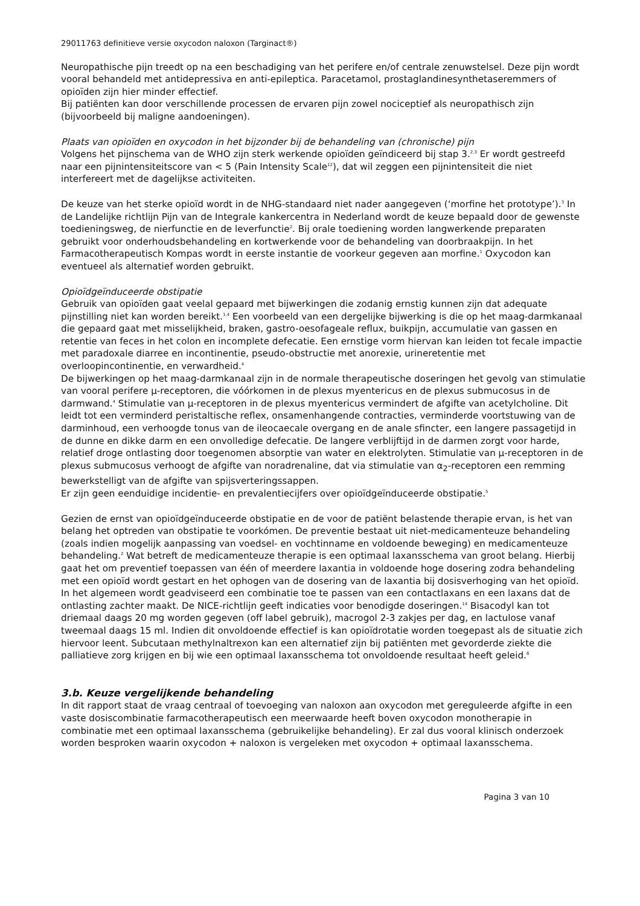29011763 definitieve versie oxycodon naloxon (Targinact®)
Neuropathische pijn treedt op na een beschadiging van het perifere en/of centrale zenuwstelsel. Deze pijn wordt vooral behandeld met antidepressiva en anti-epileptica. Paracetamol, prostaglandinesynthetaseremmers of opioïden zijn hier minder effectief.
Bij patiënten kan door verschillende processen de ervaren pijn zowel nociceptief als neuropathisch zijn (bijvoorbeeld bij maligne aandoeningen).
Plaats van opioïden en oxycodon in het bijzonder bij de behandeling van (chronische) pijn
Volgens het pijnschema van de WHO zijn sterk werkende opioïden geïndiceerd bij stap 3.<sup>2,3</sup> Er wordt gestreefd naar een pijnintensiteitscore van < 5 (Pain Intensity Scale<sup>12</sup>), dat wil zeggen een pijnintensiteit die niet interfereert met de dagelijkse activiteiten.
De keuze van het sterke opioïd wordt in de NHG-standaard niet nader aangegeven (‘morfine het prototype’).<sup>3</sup> In de Landelijke richtlijn Pijn van de Integrale kankercentra in Nederland wordt de keuze bepaald door de gewenste toedieningsweg, de nierfunctie en de leverfunctie<sup>2</sup>. Bij orale toediening worden langwerkende preparaten gebruikt voor onderhoudsbehandeling en kortwerkende voor de behandeling van doorbraakpijn. In het Farmacotherapeutisch Kompas wordt in eerste instantie de voorkeur gegeven aan morfine.<sup>1</sup> Oxycodon kan eventueel als alternatief worden gebruikt.
Opioïdgeïnduceerde obstipatie
Gebruik van opioïden gaat veelal gepaard met bijwerkingen die zodanig ernstig kunnen zijn dat adequate pijnstilling niet kan worden bereikt.<sup>1,4</sup> Een voorbeeld van een dergelijke bijwerking is die op het maag-darmkanaal die gepaard gaat met misselijkheid, braken, gastro-oesofageale reflux, buikpijn, accumulatie van gassen en retentie van feces in het colon en incomplete defecatie. Een ernstige vorm hiervan kan leiden tot fecale impactie met paradoxale diarree en incontinentie, pseudo-obstructie met anorexie, urineretentie met overloopincontinentie, en verwardheid.<sup>4</sup>
De bijwerkingen op het maag-darmkanaal zijn in de normale therapeutische doseringen het gevolg van stimulatie van vooral perifere μ-receptoren, die vóórkomen in de plexus myentericus en de plexus submucosus in de darmwand.<sup>4</sup> Stimulatie van μ-receptoren in de plexus myentericus vermindert de afgifte van acetylcholine. Dit leidt tot een verminderd peristaltische reflex, onsamenhangende contracties, verminderde voortstuwing van de darminhoud, een verhoogde tonus van de ileocaecale overgang en de anale sfincter, een langere passagetijd in de dunne en dikke darm en een onvolledige defecatie. De langere verblijftijd in de darmen zorgt voor harde, relatief droge ontlasting door toegenomen absorptie van water en elektrolyten. Stimulatie van μ-receptoren in de plexus submucosus verhoogt de afgifte van noradrenaline, dat via stimulatie van α<sub>2</sub>-receptoren een remming bewerkstelligt van de afgifte van spijsverteringssappen.
Er zijn geen eenduidige incidentie- en prevalentiecijfers over opioïdgeïnduceerde obstipatie.<sup>5</sup>
Gezien de ernst van opioïdgeïnduceerde obstipatie en de voor de patiënt belastende therapie ervan, is het van belang het optreden van obstipatie te voorkómen. De preventie bestaat uit niet-medicamenteuze behandeling (zoals indien mogelijk aanpassing van voedsel- en vochtinname en voldoende beweging) en medicamenteuze behandeling.<sup>2</sup> Wat betreft de medicamenteuze therapie is een optimaal laxansschema van groot belang. Hierbij gaat het om preventief toepassen van één of meerdere laxantia in voldoende hoge dosering zodra behandeling met een opioïd wordt gestart en het ophogen van de dosering van de laxantia bij dosisverhoging van het opioïd. In het algemeen wordt geadviseerd een combinatie toe te passen van een contactlaxans en een laxans dat de ontlasting zachter maakt. De NICE-richtlijn geeft indicaties voor benodigde doseringen.<sup>14</sup> Bisacodyl kan tot driemaal daags 20 mg worden gegeven (off label gebruik), macrogol 2-3 zakjes per dag, en lactulose vanaf tweemaal daags 15 ml. Indien dit onvoldoende effectief is kan opioïdrotatie worden toegepast als de situatie zich hiervoor leent. Subcutaan methylnaltrexon kan een alternatief zijn bij patiënten met gevorderde ziekte die palliatieve zorg krijgen en bij wie een optimaal laxansschema tot onvoldoende resultaat heeft geleid.<sup>6</sup>
3.b. Keuze vergelijkende behandeling
In dit rapport staat de vraag centraal of toevoeging van naloxon aan oxycodon met gereguleerde afgifte in een vaste dosiscombinatie farmacotherapeutisch een meerwaarde heeft boven oxycodon monotherapie in combinatie met een optimaal laxansschema (gebruikelijke behandeling). Er zal dus vooral klinisch onderzoek worden besproken waarin oxycodon + naloxon is vergeleken met oxycodon + optimaal laxansschema.
Pagina 3 van 10